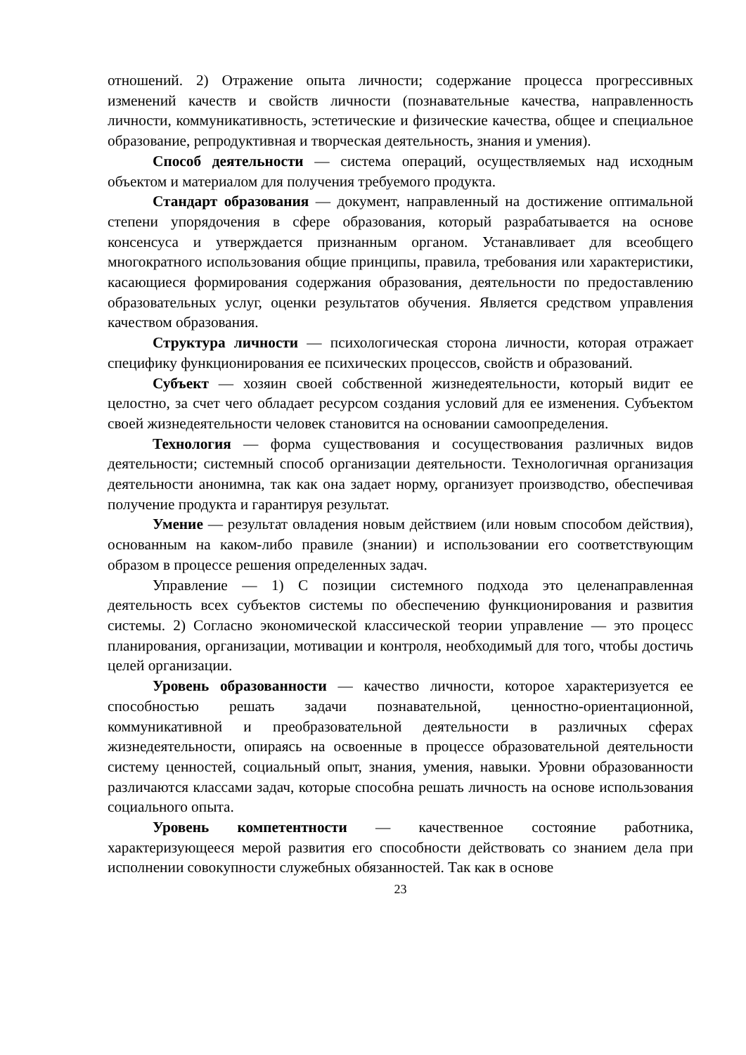отношений. 2) Отражение опыта личности; содержание процесса прогрессивных изменений качеств и свойств личности (познавательные качества, направленность личности, коммуникативность, эстетические и физические качества, общее и специальное образование, репродуктивная и творческая деятельность, знания и умения).
Способ деятельности — система операций, осуществляемых над исходным объектом и материалом для получения требуемого продукта.
Стандарт образования — документ, направленный на достижение оптимальной степени упорядочения в сфере образования, который разрабатывается на основе консенсуса и утверждается признанным органом. Устанавливает для всеобщего многократного использования общие принципы, правила, требования или характеристики, касающиеся формирования содержания образования, деятельности по предоставлению образовательных услуг, оценки результатов обучения. Является средством управления качеством образования.
Структура личности — психологическая сторона личности, которая отражает специфику функционирования ее психических процессов, свойств и образований.
Субъект — хозяин своей собственной жизнедеятельности, который видит ее целостно, за счет чего обладает ресурсом создания условий для ее изменения. Субъектом своей жизнедеятельности человек становится на основании самоопределения.
Технология — форма существования и сосуществования различных видов деятельности; системный способ организации деятельности. Технологичная организация деятельности анонимна, так как она задает норму, организует производство, обеспечивая получение продукта и гарантируя результат.
Умение — результат овладения новым действием (или новым способом действия), основанным на каком-либо правиле (знании) и использовании его соответствующим образом в процессе решения определенных задач.
Управление — 1) С позиции системного подхода это целенаправленная деятельность всех субъектов системы по обеспечению функционирования и развития системы. 2) Согласно экономической классической теории управление — это процесс планирования, организации, мотивации и контроля, необходимый для того, чтобы достичь целей организации.
Уровень образованности — качество личности, которое характеризуется ее способностью решать задачи познавательной, ценностно-ориентационной, коммуникативной и преобразовательной деятельности в различных сферах жизнедеятельности, опираясь на освоенные в процессе образовательной деятельности систему ценностей, социальный опыт, знания, умения, навыки. Уровни образованности различаются классами задач, которые способна решать личность на основе использования социального опыта.
Уровень компетентности — качественное состояние работника, характеризующееся мерой развития его способности действовать со знанием дела при исполнении совокупности служебных обязанностей. Так как в основе
23